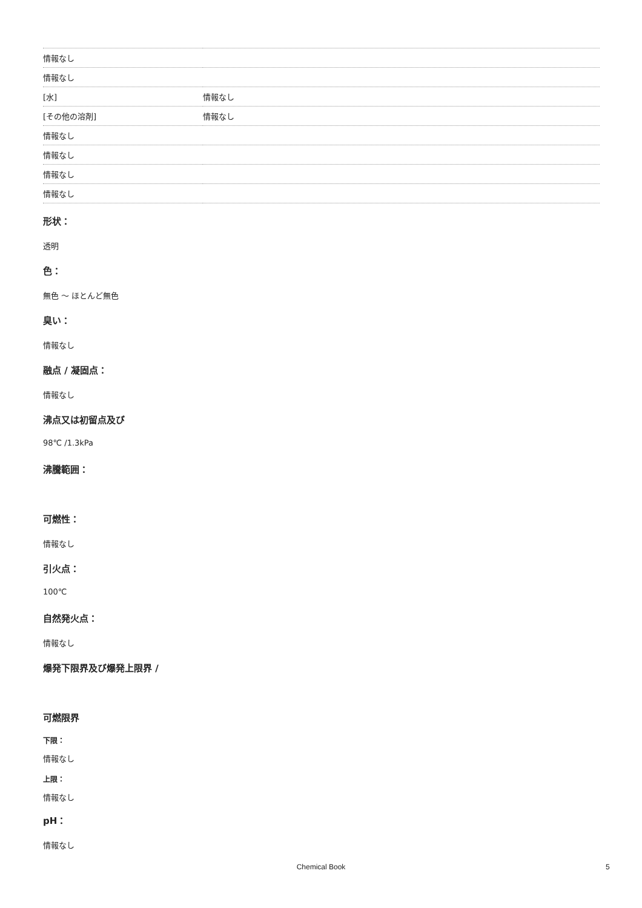| 情報なし | |
| 情報なし | |
| [水] | 情報なし |
| [その他の溶剤] | 情報なし |
| 情報なし | |
| 情報なし | |
| 情報なし | |
| 情報なし | |
形状：
透明
色：
無色 ～ ほとんど無色
臭い：
情報なし
融点 / 凝固点：
情報なし
沸点又は初留点及び
98℃ /1.3kPa
沸騰範囲：
可燃性：
情報なし
引火点：
100℃
自然発火点：
情報なし
爆発下限界及び爆発上限界 /
可燃限界
下限：
情報なし
上限：
情報なし
pH：
情報なし
Chemical Book 5